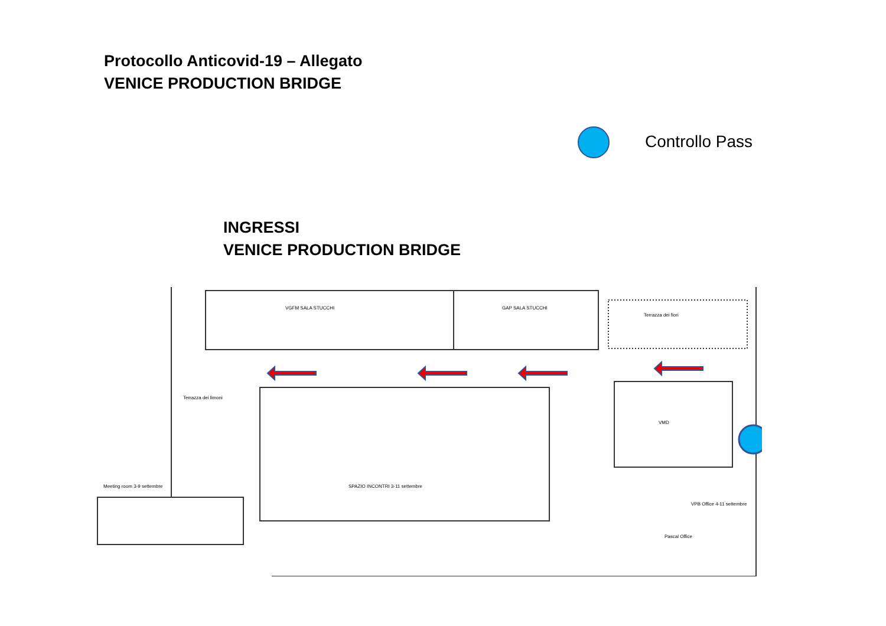Protocollo Anticovid-19 – Allegato
VENICE PRODUCTION BRIDGE
Controllo Pass
INGRESSI
VENICE PRODUCTION BRIDGE
VGFM SALA STUCCHI
GAP SALA STUCCHI
Terrazza dei fiori
Terrazza dei limoni
Meeting room 3-9 settembre
SPAZIO INCONTRI 3-11 settembre
VMD
VPB Office 4-11 settembre
Pascal Office